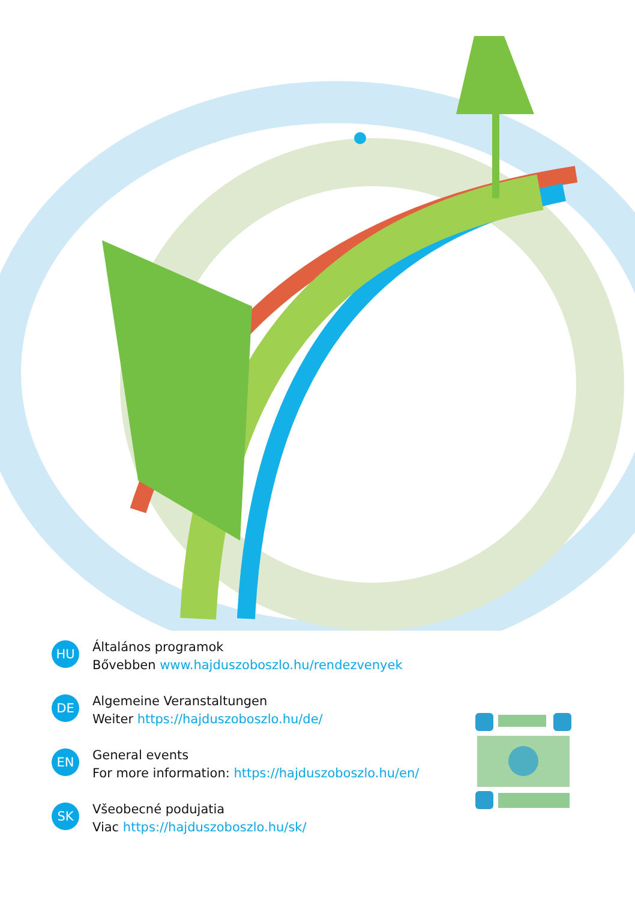HU
Általános programok
Bővebben www.hajduszoboszlo.hu/rendezvenyek
DE
Algemeine Veranstaltungen
Weiter https://hajduszoboszlo.hu/de/
EN
General events
For more information: https://hajduszoboszlo.hu/en/
SK
Všeobecné podujatia
Viac https://hajduszoboszlo.hu/sk/